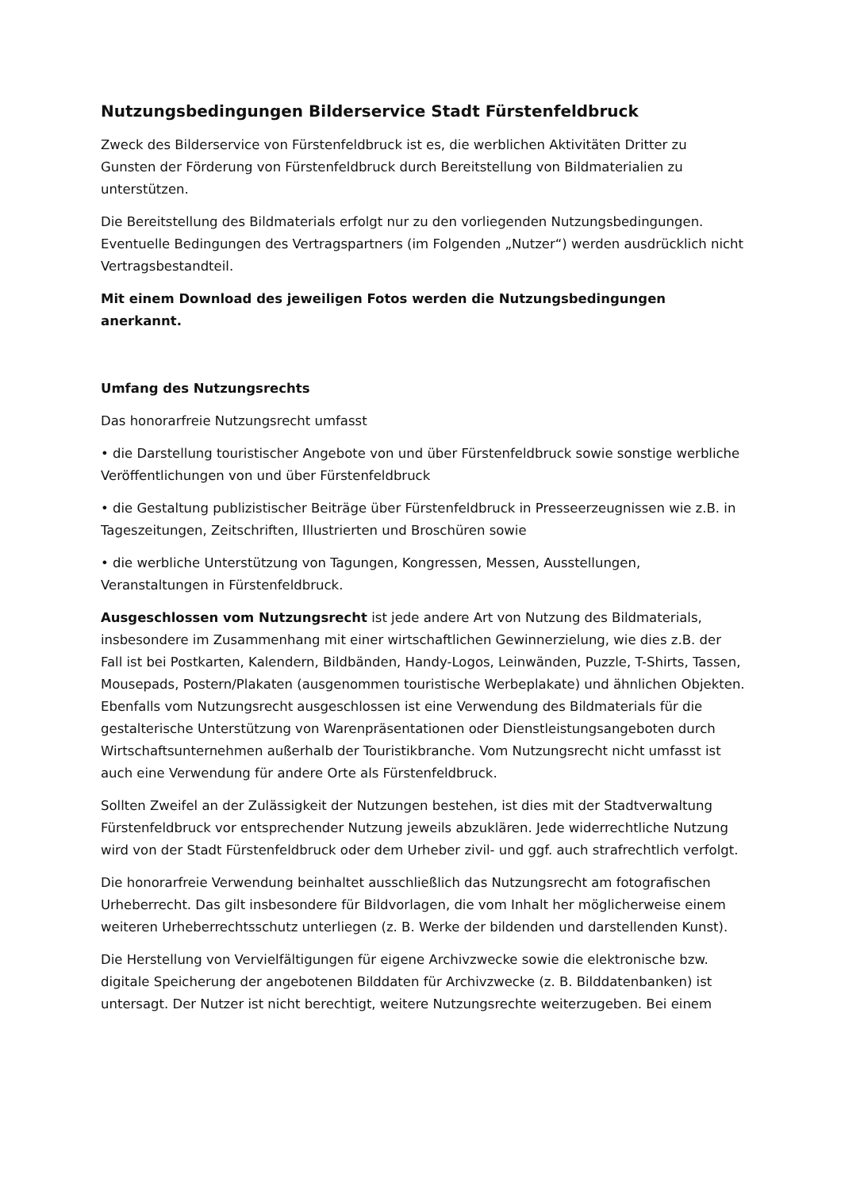Nutzungsbedingungen Bilderservice Stadt Fürstenfeldbruck
Zweck des Bilderservice von Fürstenfeldbruck ist es, die werblichen Aktivitäten Dritter zu Gunsten der Förderung von Fürstenfeldbruck durch Bereitstellung von Bildmaterialien zu unterstützen.
Die Bereitstellung des Bildmaterials erfolgt nur zu den vorliegenden Nutzungsbedingungen. Eventuelle Bedingungen des Vertragspartners (im Folgenden „Nutzer“) werden ausdrücklich nicht Vertragsbestandteil.
Mit einem Download des jeweiligen Fotos werden die Nutzungsbedingungen anerkannt.
Umfang des Nutzungsrechts
Das honorarfreie Nutzungsrecht umfasst
• die Darstellung touristischer Angebote von und über Fürstenfeldbruck sowie sonstige werbliche Veröffentlichungen von und über Fürstenfeldbruck
• die Gestaltung publizistischer Beiträge über Fürstenfeldbruck in Presseerzeugnissen wie z.B. in Tageszeitungen, Zeitschriften, Illustrierten und Broschüren sowie
• die werbliche Unterstützung von Tagungen, Kongressen, Messen, Ausstellungen, Veranstaltungen in Fürstenfeldbruck.
Ausgeschlossen vom Nutzungsrecht ist jede andere Art von Nutzung des Bildmaterials, insbesondere im Zusammenhang mit einer wirtschaftlichen Gewinnerzielung, wie dies z.B. der Fall ist bei Postkarten, Kalendern, Bildbänden, Handy-Logos, Leinwänden, Puzzle, T-Shirts, Tassen, Mousepads, Postern/Plakaten (ausgenommen touristische Werbeplakate) und ähnlichen Objekten.
Ebenfalls vom Nutzungsrecht ausgeschlossen ist eine Verwendung des Bildmaterials für die gestalterische Unterstützung von Warenpräsentationen oder Dienstleistungsangeboten durch Wirtschaftsunternehmen außerhalb der Touristikbranche. Vom Nutzungsrecht nicht umfasst ist auch eine Verwendung für andere Orte als Fürstenfeldbruck.
Sollten Zweifel an der Zulässigkeit der Nutzungen bestehen, ist dies mit der Stadtverwaltung Fürstenfeldbruck vor entsprechender Nutzung jeweils abzuklären. Jede widerrechtliche Nutzung wird von der Stadt Fürstenfeldbruck oder dem Urheber zivil- und ggf. auch strafrechtlich verfolgt.
Die honorarfreie Verwendung beinhaltet ausschließlich das Nutzungsrecht am fotografischen Urheberrecht. Das gilt insbesondere für Bildvorlagen, die vom Inhalt her möglicherweise einem weiteren Urheberrechtsschutz unterliegen (z. B. Werke der bildenden und darstellenden Kunst).
Die Herstellung von Vervielfältigungen für eigene Archivzwecke sowie die elektronische bzw. digitale Speicherung der angebotenen Bilddaten für Archivzwecke (z. B. Bilddatenbanken) ist untersagt. Der Nutzer ist nicht berechtigt, weitere Nutzungsrechte weiterzugeben. Bei einem